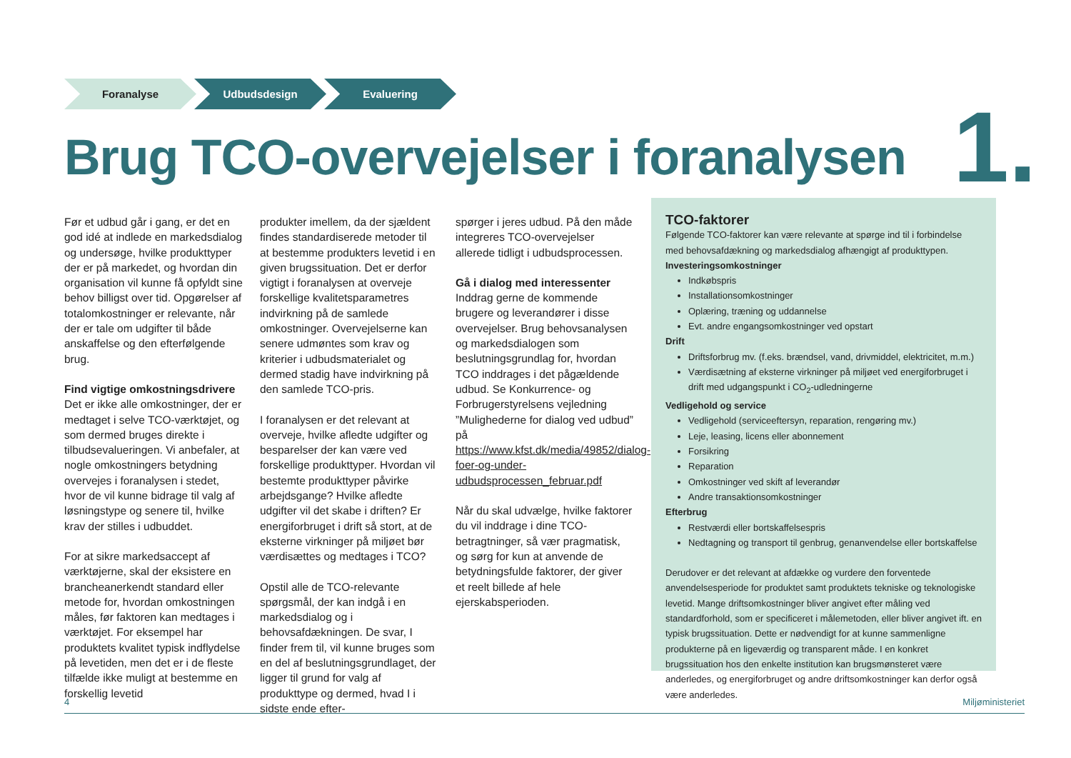Foranalyse Udbudsdesign Evaluering
Brug TCO-overvejelser i foranalysen
1.
Før et udbud går i gang, er det en god idé at indlede en markedsdialog og undersøge, hvilke produkttyper der er på markedet, og hvordan din organisation vil kunne få opfyldt sine behov billigst over tid. Opgørelser af totalomkostninger er relevante, når der er tale om udgifter til både anskaffelse og den efterfølgende brug.
Find vigtige omkostningsdrivere
Det er ikke alle omkostninger, der er medtaget i selve TCO-værktøjet, og som dermed bruges direkte i tilbudsevalueringen. Vi anbefaler, at nogle omkostningers betydning overvejes i foranalysen i stedet, hvor de vil kunne bidrage til valg af løsningstype og senere til, hvilke krav der stilles i udbuddet.
For at sikre markedsaccept af værktøjerne, skal der eksistere en brancheanerkendt standard eller metode for, hvordan omkostningen måles, før faktoren kan medtages i værktøjet. For eksempel har produktets kvalitet typisk indflydelse på levetiden, men det er i de fleste tilfælde ikke muligt at bestemme en forskellig levetid
produkter imellem, da der sjældent findes standardiserede metoder til at bestemme produkters levetid i en given brugssituation. Det er derfor vigtigt i foranalysen at overveje forskellige kvalitetsparametres indvirkning på de samlede omkostninger. Overvejelserne kan senere udmøntes som krav og kriterier i udbudsmaterialet og dermed stadig have indvirkning på den samlede TCO-pris.
I foranalysen er det relevant at overveje, hvilke afledte udgifter og besparelser der kan være ved forskellige produkttyper. Hvordan vil bestemte produkttyper påvirke arbejdsgange? Hvilke afledte udgifter vil det skabe i driften? Er energiforbruget i drift så stort, at de eksterne virkninger på miljøet bør værdisættes og medtages i TCO?
Opstil alle de TCO-relevante spørgsmål, der kan indgå i en markedsdialog og i behovsafdækningen. De svar, I finder frem til, vil kunne bruges som en del af beslutningsgrundlaget, der ligger til grund for valg af produkttype og dermed, hvad I i sidste ende efter-
spørger i jeres udbud. På den måde integreres TCO-overvejelser allerede tidligt i udbudsprocessen.
Gå i dialog med interessenter
Inddrag gerne de kommende brugere og leverandører i disse overvejelser. Brug behovsanalysen og markedsdialogen som beslutningsgrundlag for, hvordan TCO inddrages i det pågældende udbud. Se Konkurrence- og Forbrugerstyrelsens vejledning ”Mulighederne for dialog ved udbud” på https://www.kfst.dk/media/49852/dialog-foer-og-under-udbudsprocessen_februar.pdf
Når du skal udvælge, hvilke faktorer du vil inddrage i dine TCO-betragtninger, så vær pragmatisk, og sørg for kun at anvende de betydningsfulde faktorer, der giver et reelt billede af hele ejerskabsperioden.
TCO-faktorer
Følgende TCO-faktorer kan være relevante at spørge ind til i forbindelse med behovsafdækning og markedsdialog afhængigt af produkttypen.
Investeringsomkostninger
Indkøbspris
Installationsomkostninger
Oplæring, træning og uddannelse
Evt. andre engangsomkostninger ved opstart
Drift
Driftsforbrug mv. (f.eks. brændsel, vand, drivmiddel, elektricitet, m.m.)
Værdisætning af eksterne virkninger på miljøet ved energiforbruget i drift med udgangspunkt i CO<sub>2</sub>-udledningerne
Vedligehold og service
Vedligehold (serviceeftersyn, reparation, rengøring mv.)
Leje, leasing, licens eller abonnement
Forsikring
Reparation
Omkostninger ved skift af leverandør
Andre transaktionsomkostninger
Efterbrug
Restværdi eller bortskaffelsespris
Nedtagning og transport til genbrug, genanvendelse eller bortskaffelse
Derudover er det relevant at afdække og vurdere den forventede anvendelsesperiode for produktet samt produktets tekniske og teknologiske levetid. Mange driftsomkostninger bliver angivet efter måling ved standardforhold, som er specificeret i målemetoden, eller bliver angivet ift. en typisk brugssituation. Dette er nødvendigt for at kunne sammenligne produkterne på en ligeværdig og transparent måde. I en konkret brugssituation hos den enkelte institution kan brugsmønsteret være anderledes, og energiforbruget og andre driftsomkostninger kan derfor også være anderledes.
4 Miljøministeriet